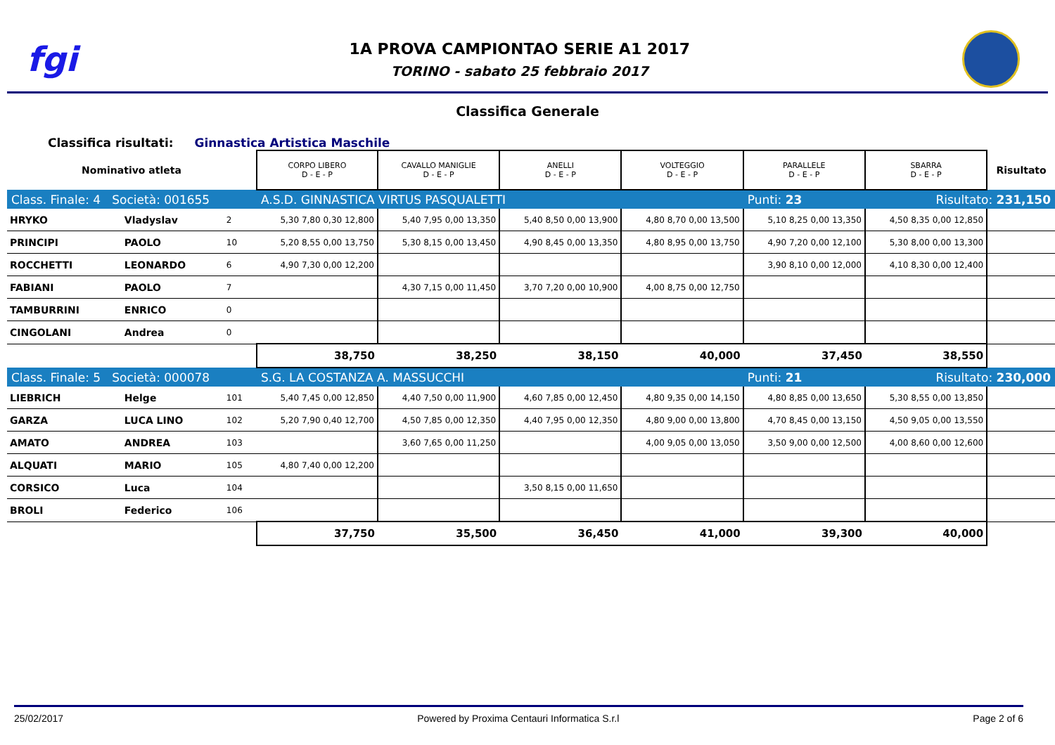fgi
1A PROVA CAMPIONTAO SERIE A1 2017
TORINO - sabato 25 febbraio 2017
Classifica Generale
Classifica risultati: Ginnastica Artistica Maschile
| Nominativo atleta | | | CORPO LIBERO D - E - P | CAVALLO MANIGLIE D - E - P | ANELLI D - E - P | VOLTEGGIO D - E - P | PARALLELE D - E - P | SBARRA D - E - P | Risultato |
| --- | --- | --- | --- | --- | --- | --- | --- | --- | --- |
| Class. Finale: 4 Società: 001655 | | | A.S.D. GINNASTICA VIRTUS PASQUALETTI | | | | Punti: 23 | Risultato: 231,150 | |
| HRYKO | Vladyslav | 2 | 5,30 7,80 0,30 12,800 | 5,40 7,95 0,00 13,350 | 5,40 8,50 0,00 13,900 | 4,80 8,70 0,00 13,500 | 5,10 8,25 0,00 13,350 | 4,50 8,35 0,00 12,850 | |
| PRINCIPI | PAOLO | 10 | 5,20 8,55 0,00 13,750 | 5,30 8,15 0,00 13,450 | 4,90 8,45 0,00 13,350 | 4,80 8,95 0,00 13,750 | 4,90 7,20 0,00 12,100 | 5,30 8,00 0,00 13,300 | |
| ROCCHETTI | LEONARDO | 6 | 4,90 7,30 0,00 12,200 | | | | 3,90 8,10 0,00 12,000 | 4,10 8,30 0,00 12,400 | |
| FABIANI | PAOLO | 7 | | 4,30 7,15 0,00 11,450 | 3,70 7,20 0,00 10,900 | 4,00 8,75 0,00 12,750 | | | |
| TAMBURRINI | ENRICO | 0 | | | | | | | |
| CINGOLANI | Andrea | 0 | | | | | | | |
| | | | 38,750 | 38,250 | 38,150 | 40,000 | 37,450 | 38,550 | |
| Class. Finale: 5 Società: 000078 | | | S.G. LA COSTANZA A. MASSUCCHI | | | | Punti: 21 | Risultato: 230,000 | |
| LIEBRICH | Helge | 101 | 5,40 7,45 0,00 12,850 | 4,40 7,50 0,00 11,900 | 4,60 7,85 0,00 12,450 | 4,80 9,35 0,00 14,150 | 4,80 8,85 0,00 13,650 | 5,30 8,55 0,00 13,850 | |
| GARZA | LUCA LINO | 102 | 5,20 7,90 0,40 12,700 | 4,50 7,85 0,00 12,350 | 4,40 7,95 0,00 12,350 | 4,80 9,00 0,00 13,800 | 4,70 8,45 0,00 13,150 | 4,50 9,05 0,00 13,550 | |
| AMATO | ANDREA | 103 | | 3,60 7,65 0,00 11,250 | | 4,00 9,05 0,00 13,050 | 3,50 9,00 0,00 12,500 | 4,00 8,60 0,00 12,600 | |
| ALQUATI | MARIO | 105 | 4,80 7,40 0,00 12,200 | | | | | | |
| CORSICO | Luca | 104 | | | 3,50 8,15 0,00 11,650 | | | | |
| BROLI | Federico | 106 | | | | | | | |
| | | | 37,750 | 35,500 | 36,450 | 41,000 | 39,300 | 40,000 | |
25/02/2017 Powered by Proxima Centauri Informatica S.r.l Page 2 of 6